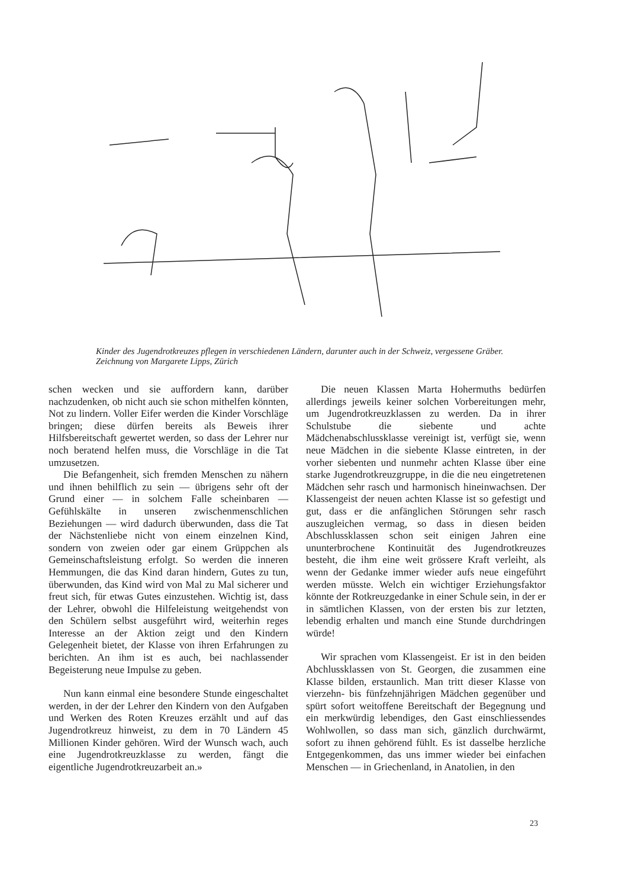Kinder des Jugendrotkreuzes pflegen in verschiedenen Ländern, darunter auch in der Schweiz, vergessene Gräber. Zeichnung von Margarete Lipps, Zürich
schen wecken und sie auffordern kann, darüber nachzudenken, ob nicht auch sie schon mithelfen könnten, Not zu lindern. Voller Eifer werden die Kinder Vorschläge bringen; diese dürfen bereits als Beweis ihrer Hilfsbereitschaft gewertet werden, so dass der Lehrer nur noch beratend helfen muss, die Vorschläge in die Tat umzusetzen.
Die Befangenheit, sich fremden Menschen zu nähern und ihnen behilflich zu sein — übrigens sehr oft der Grund einer — in solchem Falle scheinbaren — Gefühlskälte in unseren zwischenmenschlichen Beziehungen — wird dadurch überwunden, dass die Tat der Nächstenliebe nicht von einem einzelnen Kind, sondern von zweien oder gar einem Grüppchen als Gemeinschaftsleistung erfolgt. So werden die inneren Hemmungen, die das Kind daran hindern, Gutes zu tun, überwunden, das Kind wird von Mal zu Mal sicherer und freut sich, für etwas Gutes einzustehen. Wichtig ist, dass der Lehrer, obwohl die Hilfeleistung weitgehendst von den Schülern selbst ausgeführt wird, weiterhin reges Interesse an der Aktion zeigt und den Kindern Gelegenheit bietet, der Klasse von ihren Erfahrungen zu berichten. An ihm ist es auch, bei nachlassender Begeisterung neue Impulse zu geben.
Nun kann einmal eine besondere Stunde eingeschaltet werden, in der der Lehrer den Kindern von den Aufgaben und Werken des Roten Kreuzes erzählt und auf das Jugendrotkreuz hinweist, zu dem in 70 Ländern 45 Millionen Kinder gehören. Wird der Wunsch wach, auch eine Jugendrotkreuzklasse zu werden, fängt die eigentliche Jugendrotkreuzarbeit an.»
Die neuen Klassen Marta Hohermuths bedürfen allerdings jeweils keiner solchen Vorbereitungen mehr, um Jugendrotkreuzklassen zu werden. Da in ihrer Schulstube die siebente und achte Mädchenabschlussklasse vereinigt ist, verfügt sie, wenn neue Mädchen in die siebente Klasse eintreten, in der vorher siebenten und nunmehr achten Klasse über eine starke Jugendrotkreuzgruppe, in die die neu eingetretenen Mädchen sehr rasch und harmonisch hineinwachsen. Der Klassengeist der neuen achten Klasse ist so gefestigt und gut, dass er die anfänglichen Störungen sehr rasch auszugleichen vermag, so dass in diesen beiden Abschlussklassen schon seit einigen Jahren eine ununterbrochene Kontinuität des Jugendrotkreuzes besteht, die ihm eine weit grössere Kraft verleiht, als wenn der Gedanke immer wieder aufs neue eingeführt werden müsste. Welch ein wichtiger Erziehungsfaktor könnte der Rotkreuzgedanke in einer Schule sein, in der er in sämtlichen Klassen, von der ersten bis zur letzten, lebendig erhalten und manch eine Stunde durchdringen würde!
Wir sprachen vom Klassengeist. Er ist in den beiden Abchlussklassen von St. Georgen, die zusammen eine Klasse bilden, erstaunlich. Man tritt dieser Klasse von vierzehn- bis fünfzehnjährigen Mädchen gegenüber und spürt sofort weitoffene Bereitschaft der Begegnung und ein merkwürdig lebendiges, den Gast einschliessendes Wohlwollen, so dass man sich, gänzlich durchwärmt, sofort zu ihnen gehörend fühlt. Es ist dasselbe herzliche Entgegenkommen, das uns immer wieder bei einfachen Menschen — in Griechenland, in Anatolien, in den
23